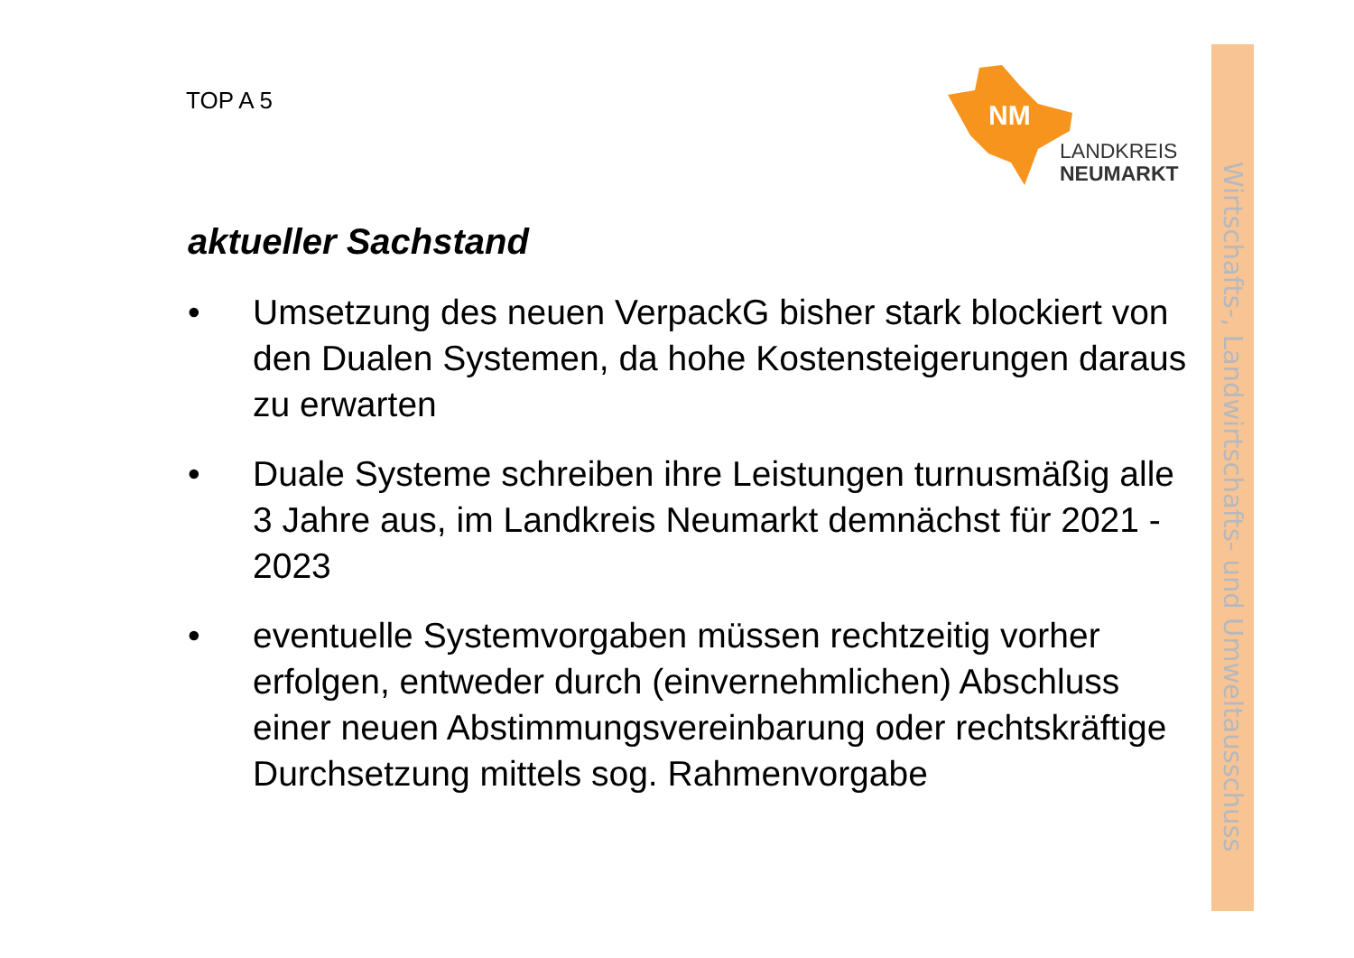Wirtschafts-, Landwirtschafts- und Umweltausschuss
TOP A 5
NM
LANDKREIS
NEUMARKT
aktueller Sachstand
• Umsetzung des neuen VerpackG bisher stark blockiert von den Dualen Systemen, da hohe Kostensteigerungen daraus zu erwarten
• Duale Systeme schreiben ihre Leistungen turnusmäßig alle 3 Jahre aus, im Landkreis Neumarkt demnächst für 2021 - 2023
• eventuelle Systemvorgaben müssen rechtzeitig vorher erfolgen, entweder durch (einvernehmlichen) Abschluss einer neuen Abstimmungsvereinbarung oder rechtskräftige Durchsetzung mittels sog. Rahmenvorgabe